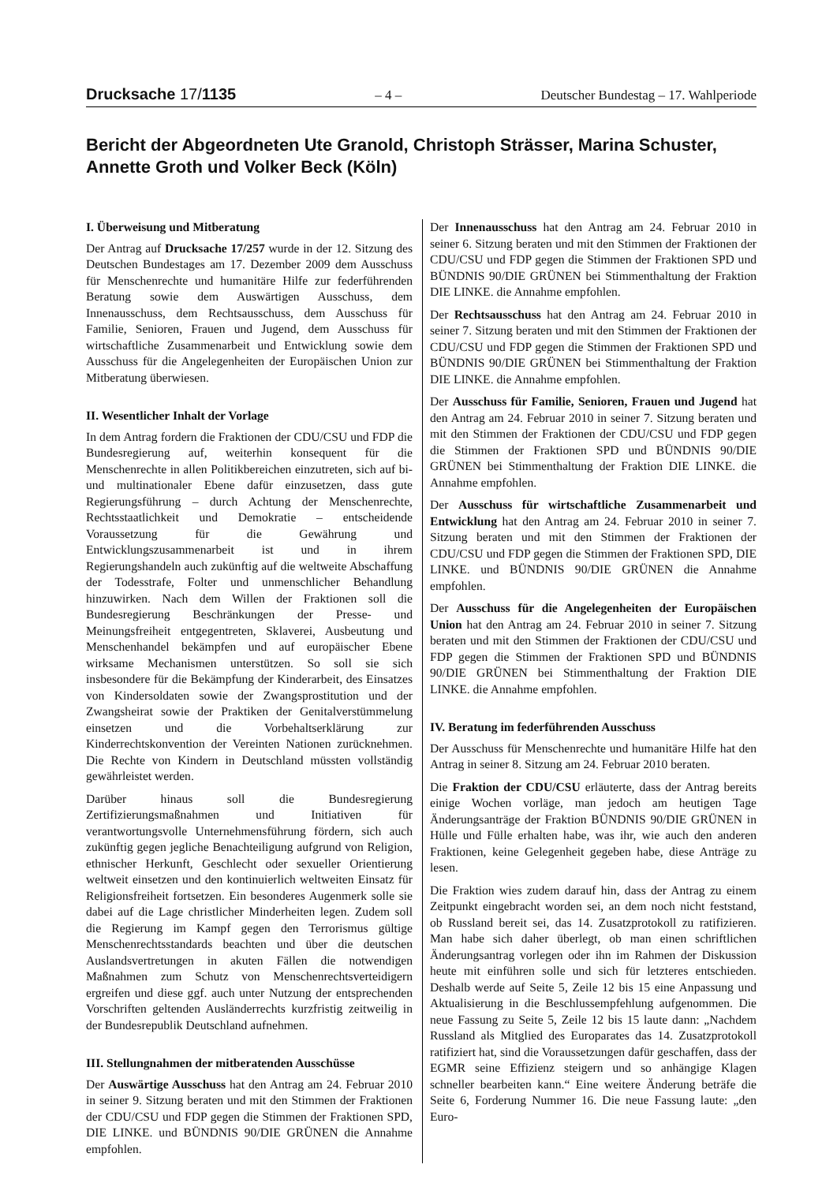Drucksache 17/1135 – 4 – Deutscher Bundestag – 17. Wahlperiode
Bericht der Abgeordneten Ute Granold, Christoph Strässer, Marina Schuster, Annette Groth und Volker Beck (Köln)
I. Überweisung und Mitberatung
Der Antrag auf Drucksache 17/257 wurde in der 12. Sitzung des Deutschen Bundestages am 17. Dezember 2009 dem Ausschuss für Menschenrechte und humanitäre Hilfe zur federführenden Beratung sowie dem Auswärtigen Ausschuss, dem Innenausschuss, dem Rechtsausschuss, dem Ausschuss für Familie, Senioren, Frauen und Jugend, dem Ausschuss für wirtschaftliche Zusammenarbeit und Entwicklung sowie dem Ausschuss für die Angelegenheiten der Europäischen Union zur Mitberatung überwiesen.
II. Wesentlicher Inhalt der Vorlage
In dem Antrag fordern die Fraktionen der CDU/CSU und FDP die Bundesregierung auf, weiterhin konsequent für die Menschenrechte in allen Politikbereichen einzutreten, sich auf bi- und multinationaler Ebene dafür einzusetzen, dass gute Regierungsführung – durch Achtung der Menschenrechte, Rechtsstaatlichkeit und Demokratie – entscheidende Voraussetzung für die Gewährung und Entwicklungszusammenarbeit ist und in ihrem Regierungshandeln auch zukünftig auf die weltweite Abschaffung der Todesstrafe, Folter und unmenschlicher Behandlung hinzuwirken. Nach dem Willen der Fraktionen soll die Bundesregierung Beschränkungen der Presse- und Meinungsfreiheit entgegentreten, Sklaverei, Ausbeutung und Menschenhandel bekämpfen und auf europäischer Ebene wirksame Mechanismen unterstützen. So soll sie sich insbesondere für die Bekämpfung der Kinderarbeit, des Einsatzes von Kindersoldaten sowie der Zwangsprostitution und der Zwangsheirat sowie der Praktiken der Genitalverstümmelung einsetzen und die Vorbehaltserklärung zur Kinderrechtskonvention der Vereinten Nationen zurücknehmen. Die Rechte von Kindern in Deutschland müssten vollständig gewährleistet werden.
Darüber hinaus soll die Bundesregierung Zertifizierungsmaßnahmen und Initiativen für verantwortungsvolle Unternehmensführung fördern, sich auch zukünftig gegen jegliche Benachteiligung aufgrund von Religion, ethnischer Herkunft, Geschlecht oder sexueller Orientierung weltweit einsetzen und den kontinuierlich weltweiten Einsatz für Religionsfreiheit fortsetzen. Ein besonderes Augenmerk solle sie dabei auf die Lage christlicher Minderheiten legen. Zudem soll die Regierung im Kampf gegen den Terrorismus gültige Menschenrechtsstandards beachten und über die deutschen Auslandsvertretungen in akuten Fällen die notwendigen Maßnahmen zum Schutz von Menschenrechtsverteidigern ergreifen und diese ggf. auch unter Nutzung der entsprechenden Vorschriften geltenden Ausländerrechts kurzfristig zeitweilig in der Bundesrepublik Deutschland aufnehmen.
III. Stellungnahmen der mitberatenden Ausschüsse
Der Auswärtige Ausschuss hat den Antrag am 24. Februar 2010 in seiner 9. Sitzung beraten und mit den Stimmen der Fraktionen der CDU/CSU und FDP gegen die Stimmen der Fraktionen SPD, DIE LINKE. und BÜNDNIS 90/DIE GRÜNEN die Annahme empfohlen.
Der Innenausschuss hat den Antrag am 24. Februar 2010 in seiner 6. Sitzung beraten und mit den Stimmen der Fraktionen der CDU/CSU und FDP gegen die Stimmen der Fraktionen SPD und BÜNDNIS 90/DIE GRÜNEN bei Stimmenthaltung der Fraktion DIE LINKE. die Annahme empfohlen.
Der Rechtsausschuss hat den Antrag am 24. Februar 2010 in seiner 7. Sitzung beraten und mit den Stimmen der Fraktionen der CDU/CSU und FDP gegen die Stimmen der Fraktionen SPD und BÜNDNIS 90/DIE GRÜNEN bei Stimmenthaltung der Fraktion DIE LINKE. die Annahme empfohlen.
Der Ausschuss für Familie, Senioren, Frauen und Jugend hat den Antrag am 24. Februar 2010 in seiner 7. Sitzung beraten und mit den Stimmen der Fraktionen der CDU/CSU und FDP gegen die Stimmen der Fraktionen SPD und BÜNDNIS 90/DIE GRÜNEN bei Stimmenthaltung der Fraktion DIE LINKE. die Annahme empfohlen.
Der Ausschuss für wirtschaftliche Zusammenarbeit und Entwicklung hat den Antrag am 24. Februar 2010 in seiner 7. Sitzung beraten und mit den Stimmen der Fraktionen der CDU/CSU und FDP gegen die Stimmen der Fraktionen SPD, DIE LINKE. und BÜNDNIS 90/DIE GRÜNEN die Annahme empfohlen.
Der Ausschuss für die Angelegenheiten der Europäischen Union hat den Antrag am 24. Februar 2010 in seiner 7. Sitzung beraten und mit den Stimmen der Fraktionen der CDU/CSU und FDP gegen die Stimmen der Fraktionen SPD und BÜNDNIS 90/DIE GRÜNEN bei Stimmenthaltung der Fraktion DIE LINKE. die Annahme empfohlen.
IV. Beratung im federführenden Ausschuss
Der Ausschuss für Menschenrechte und humanitäre Hilfe hat den Antrag in seiner 8. Sitzung am 24. Februar 2010 beraten.
Die Fraktion der CDU/CSU erläuterte, dass der Antrag bereits einige Wochen vorläge, man jedoch am heutigen Tage Änderungsanträge der Fraktion BÜNDNIS 90/DIE GRÜNEN in Hülle und Fülle erhalten habe, was ihr, wie auch den anderen Fraktionen, keine Gelegenheit gegeben habe, diese Anträge zu lesen.
Die Fraktion wies zudem darauf hin, dass der Antrag zu einem Zeitpunkt eingebracht worden sei, an dem noch nicht feststand, ob Russland bereit sei, das 14. Zusatzprotokoll zu ratifizieren. Man habe sich daher überlegt, ob man einen schriftlichen Änderungsantrag vorlegen oder ihn im Rahmen der Diskussion heute mit einführen solle und sich für letzteres entschieden. Deshalb werde auf Seite 5, Zeile 12 bis 15 eine Anpassung und Aktualisierung in die Beschlussempfehlung aufgenommen. Die neue Fassung zu Seite 5, Zeile 12 bis 15 laute dann: „Nachdem Russland als Mitglied des Europarates das 14. Zusatzprotokoll ratifiziert hat, sind die Voraussetzungen dafür geschaffen, dass der EGMR seine Effizienz steigern und so anhängige Klagen schneller bearbeiten kann.“ Eine weitere Änderung beträfe die Seite 6, Forderung Nummer 16. Die neue Fassung laute: „den Euro-